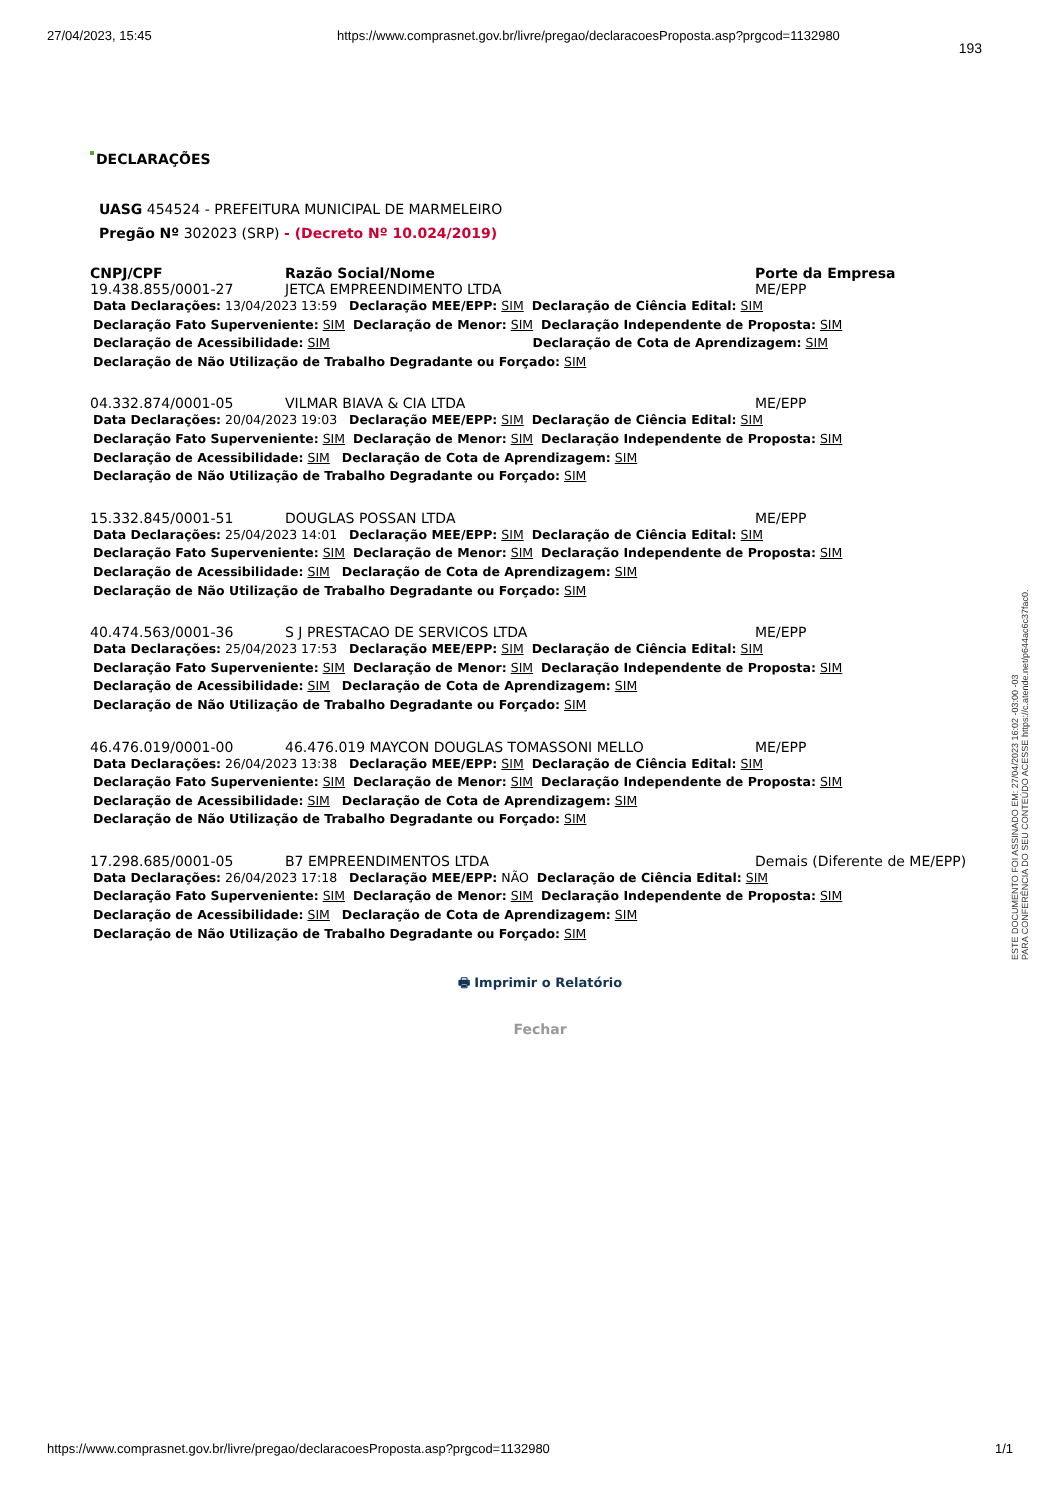27/04/2023, 15:45 https://www.comprasnet.gov.br/livre/pregao/declaracoesProposta.asp?prgcod=1132980
193
DECLARAÇÕES
UASG 454524 - PREFEITURA MUNICIPAL DE MARMELEIRO
Pregão Nº 302023 (SRP) - (Decreto Nº 10.024/2019)
| CNPJ/CPF | Razão Social/Nome | Porte da Empresa |
| --- | --- | --- |
| 19.438.855/0001-27 | JETCA EMPREENDIMENTO LTDA | ME/EPP |
| Data Declarações: 13/04/2023 13:59 Declaração MEE/EPP: SIM Declaração de Ciência Edital: SIM Declaração Fato Superveniente: SIM Declaração de Menor: SIM Declaração Independente de Proposta: SIM Declaração de Acessibilidade: SIM Declaração de Cota de Aprendizagem: SIM Declaração de Não Utilização de Trabalho Degradante ou Forçado: SIM | | |
| 04.332.874/0001-05 | VILMAR BIAVA & CIA LTDA | ME/EPP |
| Data Declarações: 20/04/2023 19:03 Declaração MEE/EPP: SIM Declaração de Ciência Edital: SIM Declaração Fato Superveniente: SIM Declaração de Menor: SIM Declaração Independente de Proposta: SIM Declaração de Acessibilidade: SIM Declaração de Cota de Aprendizagem: SIM Declaração de Não Utilização de Trabalho Degradante ou Forçado: SIM | | |
| 15.332.845/0001-51 | DOUGLAS POSSAN LTDA | ME/EPP |
| Data Declarações: 25/04/2023 14:01 Declaração MEE/EPP: SIM Declaração de Ciência Edital: SIM Declaração Fato Superveniente: SIM Declaração de Menor: SIM Declaração Independente de Proposta: SIM Declaração de Acessibilidade: SIM Declaração de Cota de Aprendizagem: SIM Declaração de Não Utilização de Trabalho Degradante ou Forçado: SIM | | |
| 40.474.563/0001-36 | S J PRESTACAO DE SERVICOS LTDA | ME/EPP |
| Data Declarações: 25/04/2023 17:53 Declaração MEE/EPP: SIM Declaração de Ciência Edital: SIM Declaração Fato Superveniente: SIM Declaração de Menor: SIM Declaração Independente de Proposta: SIM Declaração de Acessibilidade: SIM Declaração de Cota de Aprendizagem: SIM Declaração de Não Utilização de Trabalho Degradante ou Forçado: SIM | | |
| 46.476.019/0001-00 | 46.476.019 MAYCON DOUGLAS TOMASSONI MELLO | ME/EPP |
| Data Declarações: 26/04/2023 13:38 Declaração MEE/EPP: SIM Declaração de Ciência Edital: SIM Declaração Fato Superveniente: SIM Declaração de Menor: SIM Declaração Independente de Proposta: SIM Declaração de Acessibilidade: SIM Declaração de Cota de Aprendizagem: SIM Declaração de Não Utilização de Trabalho Degradante ou Forçado: SIM | | |
| 17.298.685/0001-05 | B7 EMPREENDIMENTOS LTDA | Demais (Diferente de ME/EPP) |
| Data Declarações: 26/04/2023 17:18 Declaração MEE/EPP: NÃO Declaração de Ciência Edital: SIM Declaração Fato Superveniente: SIM Declaração de Menor: SIM Declaração Independente de Proposta: SIM Declaração de Acessibilidade: SIM Declaração de Cota de Aprendizagem: SIM Declaração de Não Utilização de Trabalho Degradante ou Forçado: SIM | | |
🖶 Imprimir o Relatório
Fechar
ESTE DOCUMENTO FOI ASSINADO EM: 27/04/2023 16:02 -03:00 -03
PARA CONFERÊNCIA DO SEU CONTEÚDO ACESSE https://c.atende.net/p644ac6c37fac0.
https://www.comprasnet.gov.br/livre/pregao/declaracoesProposta.asp?prgcod=1132980 1/1